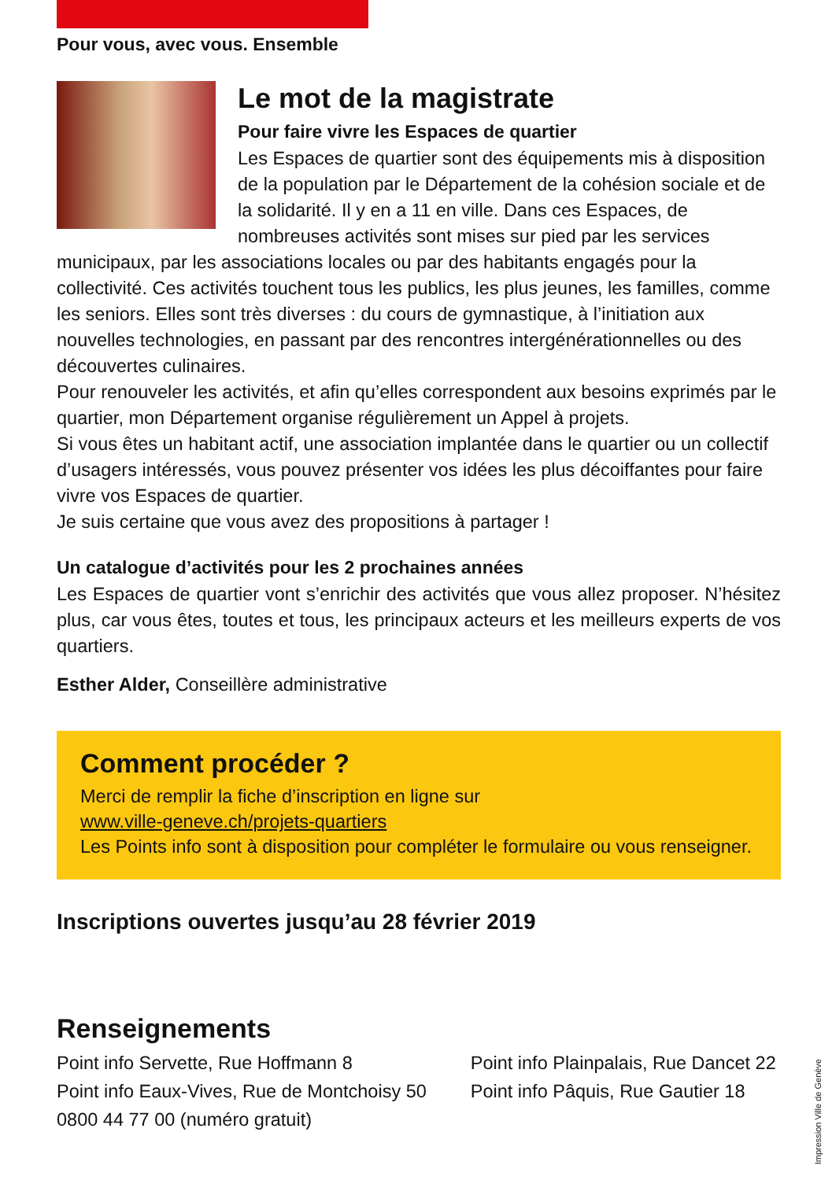Pour vous, avec vous. Ensemble
Le mot de la magistrate
Pour faire vivre les Espaces de quartier
Les Espaces de quartier sont des équipements mis à disposition de la population par le Département de la cohésion sociale et de la solidarité. Il y en a 11 en ville. Dans ces Espaces, de nombreuses activités sont mises sur pied par les services municipaux, par les associations locales ou par des habitants engagés pour la collectivité. Ces activités touchent tous les publics, les plus jeunes, les familles, comme les seniors. Elles sont très diverses : du cours de gymnastique, à l’initiation aux nouvelles technologies, en passant par des rencontres intergénérationnelles ou des découvertes culinaires.
Pour renouveler les activités, et afin qu’elles correspondent aux besoins exprimés par le quartier, mon Département organise régulièrement un Appel à projets.
Si vous êtes un habitant actif, une association implantée dans le quartier ou un collectif d’usagers intéressés, vous pouvez présenter vos idées les plus décoiffantes pour faire vivre vos Espaces de quartier.
Je suis certaine que vous avez des propositions à partager !
Un catalogue d’activités pour les 2 prochaines années
Les Espaces de quartier vont s’enrichir des activités que vous allez proposer. N’hésitez plus, car vous êtes, toutes et tous, les principaux acteurs et les meilleurs experts de vos quartiers.
Esther Alder, Conseillère administrative
Comment procéder ?
Merci de remplir la fiche d’inscription en ligne sur
www.ville-geneve.ch/projets-quartiers
Les Points info sont à disposition pour compléter le formulaire ou vous renseigner.
Inscriptions ouvertes jusqu’au 28 février 2019
Renseignements
Point info Servette, Rue Hoffmann 8
Point info Eaux-Vives, Rue de Montchoisy 50
0800 44 77 00 (numéro gratuit)
Point info Plainpalais, Rue Dancet 22
Point info Pâquis, Rue Gautier 18
Impression Ville de Genève